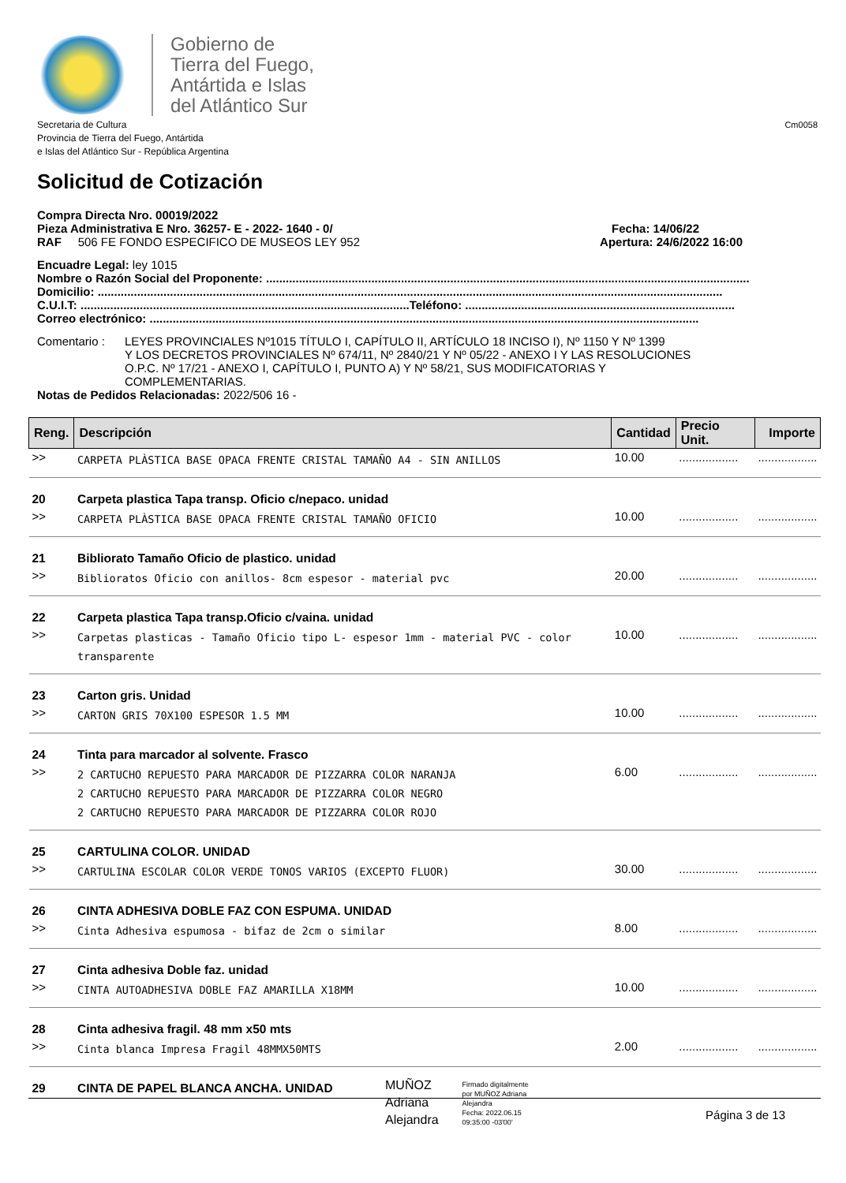Gobierno de
Tierra del Fuego,
Antártida e Islas
del Atlántico Sur
Secretaria de Cultura
Provincia de Tierra del Fuego, Antártida
e Islas del Atlántico Sur - República Argentina
Cm0058
Solicitud de Cotización
Compra Directa Nro. 00019/2022
Pieza Administrativa E Nro. 36257- E - 2022- 1640 - 0/
Fecha: 14/06/22
RAF 506 FE FONDO ESPECIFICO DE MUSEOS LEY 952
Apertura: 24/6/2022 16:00
Encuadre Legal: ley 1015
Nombre o Razón Social del Proponente: ...................................................................................................................................................
Domicilio: ..............................................................................................................................................................................................
C.U.I.T: ....................................................................................................Teléfono: ..................................................................................
Correo electrónico: .......................................................................................................................................................................
Comentario : LEYES PROVINCIALES Nº1015 TÍTULO I, CAPÍTULO II, ARTÍCULO 18 INCISO I), Nº 1150 Y Nº 1399
Y LOS DECRETOS PROVINCIALES Nº 674/11, Nº 2840/21 Y Nº 05/22 - ANEXO I Y LAS RESOLUCIONES
O.P.C. Nº 17/21 - ANEXO I, CAPÍTULO I, PUNTO A) Y Nº 58/21, SUS MODIFICATORIAS Y
COMPLEMENTARIAS.
Notas de Pedidos Relacionadas: 2022/506 16 -
| Reng. | Descripción | Cantidad | Precio Unit. | Importe |
| --- | --- | --- | --- | --- |
| >> | CARPETA PLÀSTICA BASE OPACA FRENTE CRISTAL TAMAÑO A4 - SIN ANILLOS | 10.00 | .................. | .................. |
| 20 | Carpeta plastica Tapa transp. Oficio c/nepaco. unidad | | | |
| >> | CARPETA PLÀSTICA BASE OPACA FRENTE CRISTAL TAMAÑO OFICIO | 10.00 | .................. | .................. |
| 21 | Bibliorato Tamaño Oficio de plastico. unidad | | | |
| >> | Biblioratos Oficio con anillos- 8cm espesor - material pvc | 20.00 | .................. | .................. |
| 22 | Carpeta plastica Tapa transp.Oficio c/vaina. unidad | | | |
| >> | Carpetas plasticas - Tamaño Oficio tipo L- espesor 1mm - material PVC - color transparente | 10.00 | .................. | .................. |
| 23 | Carton gris. Unidad | | | |
| >> | CARTON GRIS 70X100 ESPESOR 1.5 MM | 10.00 | .................. | .................. |
| 24 | Tinta para marcador al solvente. Frasco | | | |
| >> | 2 CARTUCHO REPUESTO PARA MARCADOR DE PIZZARRA COLOR NARANJA 2 CARTUCHO REPUESTO PARA MARCADOR DE PIZZARRA COLOR NEGRO 2 CARTUCHO REPUESTO PARA MARCADOR DE PIZZARRA COLOR ROJO | 6.00 | .................. | .................. |
| 25 | CARTULINA COLOR. UNIDAD | | | |
| >> | CARTULINA ESCOLAR COLOR VERDE TONOS VARIOS (EXCEPTO FLUOR) | 30.00 | .................. | .................. |
| 26 | CINTA ADHESIVA DOBLE FAZ CON ESPUMA. UNIDAD | | | |
| >> | Cinta Adhesiva espumosa - bifaz de 2cm o similar | 8.00 | .................. | .................. |
| 27 | Cinta adhesiva Doble faz. unidad | | | |
| >> | CINTA AUTOADHESIVA DOBLE FAZ AMARILLA X18MM | 10.00 | .................. | .................. |
| 28 | Cinta adhesiva fragil. 48 mm x50 mts | | | |
| >> | Cinta blanca Impresa Fragil 48MMX50MTS | 2.00 | .................. | .................. |
| 29 | CINTA DE PAPEL BLANCA ANCHA. UNIDAD | | | |
MUÑOZ
Adriana
Alejandra
Firmado digitalmente
por MUÑOZ Adriana
Alejandra
Fecha: 2022.06.15
09:35:00 -03'00'
Página 3 de 13